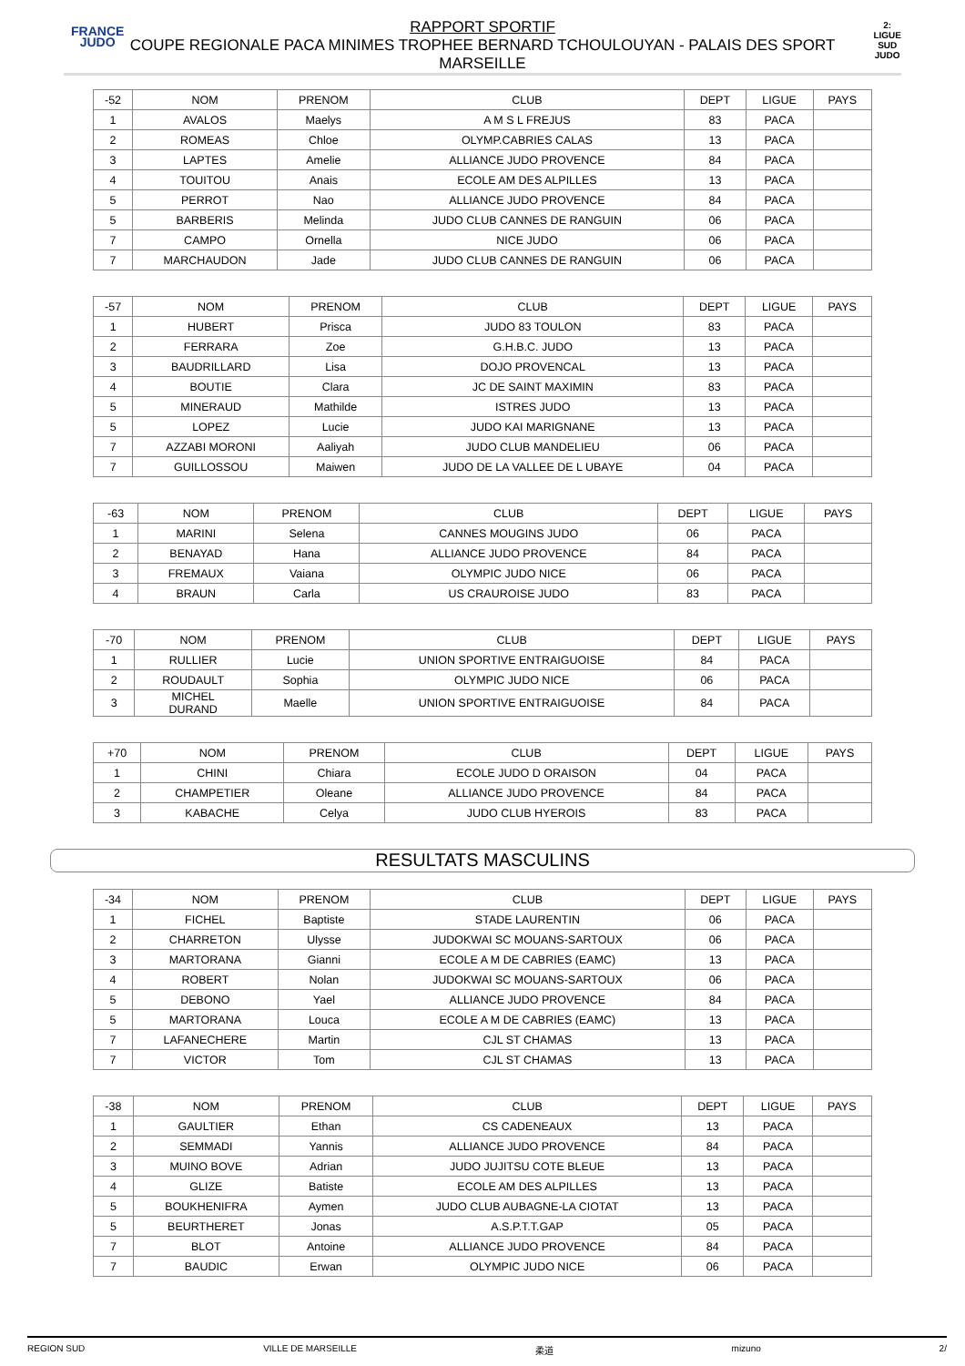FRANCE
JUDO
2:
LIGUE
SUD
JUDO
RAPPORT SPORTIF
COUPE REGIONALE PACA MINIMES TROPHEE BERNARD TCHOULOUYAN - PALAIS DES SPORT
MARSEILLE
| -52 | NOM | PRENOM | CLUB | DEPT | LIGUE | PAYS |
| --- | --- | --- | --- | --- | --- | --- |
| 1 | AVALOS | Maelys | A M S L FREJUS | 83 | PACA | |
| 2 | ROMEAS | Chloe | OLYMP.CABRIES CALAS | 13 | PACA | |
| 3 | LAPTES | Amelie | ALLIANCE JUDO PROVENCE | 84 | PACA | |
| 4 | TOUITOU | Anais | ECOLE AM DES ALPILLES | 13 | PACA | |
| 5 | PERROT | Nao | ALLIANCE JUDO PROVENCE | 84 | PACA | |
| 5 | BARBERIS | Melinda | JUDO CLUB CANNES DE RANGUIN | 06 | PACA | |
| 7 | CAMPO | Ornella | NICE JUDO | 06 | PACA | |
| 7 | MARCHAUDON | Jade | JUDO CLUB CANNES DE RANGUIN | 06 | PACA | |
| -57 | NOM | PRENOM | CLUB | DEPT | LIGUE | PAYS |
| --- | --- | --- | --- | --- | --- | --- |
| 1 | HUBERT | Prisca | JUDO 83 TOULON | 83 | PACA | |
| 2 | FERRARA | Zoe | G.H.B.C. JUDO | 13 | PACA | |
| 3 | BAUDRILLARD | Lisa | DOJO PROVENCAL | 13 | PACA | |
| 4 | BOUTIE | Clara | JC DE SAINT MAXIMIN | 83 | PACA | |
| 5 | MINERAUD | Mathilde | ISTRES JUDO | 13 | PACA | |
| 5 | LOPEZ | Lucie | JUDO KAI MARIGNANE | 13 | PACA | |
| 7 | AZZABI MORONI | Aaliyah | JUDO CLUB MANDELIEU | 06 | PACA | |
| 7 | GUILLOSSOU | Maiwen | JUDO DE LA VALLEE DE L UBAYE | 04 | PACA | |
| -63 | NOM | PRENOM | CLUB | DEPT | LIGUE | PAYS |
| --- | --- | --- | --- | --- | --- | --- |
| 1 | MARINI | Selena | CANNES MOUGINS JUDO | 06 | PACA | |
| 2 | BENAYAD | Hana | ALLIANCE JUDO PROVENCE | 84 | PACA | |
| 3 | FREMAUX | Vaiana | OLYMPIC JUDO NICE | 06 | PACA | |
| 4 | BRAUN | Carla | US CRAUROISE JUDO | 83 | PACA | |
| -70 | NOM | PRENOM | CLUB | DEPT | LIGUE | PAYS |
| --- | --- | --- | --- | --- | --- | --- |
| 1 | RULLIER | Lucie | UNION SPORTIVE ENTRAIGUOISE | 84 | PACA | |
| 2 | ROUDAULT | Sophia | OLYMPIC JUDO NICE | 06 | PACA | |
| 3 | MICHEL DURAND | Maelle | UNION SPORTIVE ENTRAIGUOISE | 84 | PACA | |
| +70 | NOM | PRENOM | CLUB | DEPT | LIGUE | PAYS |
| --- | --- | --- | --- | --- | --- | --- |
| 1 | CHINI | Chiara | ECOLE JUDO D ORAISON | 04 | PACA | |
| 2 | CHAMPETIER | Oleane | ALLIANCE JUDO PROVENCE | 84 | PACA | |
| 3 | KABACHE | Celya | JUDO CLUB HYEROIS | 83 | PACA | |
RESULTATS MASCULINS
| -34 | NOM | PRENOM | CLUB | DEPT | LIGUE | PAYS |
| --- | --- | --- | --- | --- | --- | --- |
| 1 | FICHEL | Baptiste | STADE LAURENTIN | 06 | PACA | |
| 2 | CHARRETON | Ulysse | JUDOKWAI SC MOUANS-SARTOUX | 06 | PACA | |
| 3 | MARTORANA | Gianni | ECOLE A M DE CABRIES (EAMC) | 13 | PACA | |
| 4 | ROBERT | Nolan | JUDOKWAI SC MOUANS-SARTOUX | 06 | PACA | |
| 5 | DEBONO | Yael | ALLIANCE JUDO PROVENCE | 84 | PACA | |
| 5 | MARTORANA | Louca | ECOLE A M DE CABRIES (EAMC) | 13 | PACA | |
| 7 | LAFANECHERE | Martin | CJL ST CHAMAS | 13 | PACA | |
| 7 | VICTOR | Tom | CJL ST CHAMAS | 13 | PACA | |
| -38 | NOM | PRENOM | CLUB | DEPT | LIGUE | PAYS |
| --- | --- | --- | --- | --- | --- | --- |
| 1 | GAULTIER | Ethan | CS CADENEAUX | 13 | PACA | |
| 2 | SEMMADI | Yannis | ALLIANCE JUDO PROVENCE | 84 | PACA | |
| 3 | MUINO BOVE | Adrian | JUDO JUJITSU COTE BLEUE | 13 | PACA | |
| 4 | GLIZE | Batiste | ECOLE AM DES ALPILLES | 13 | PACA | |
| 5 | BOUKHENIFRA | Aymen | JUDO CLUB AUBAGNE-LA CIOTAT | 13 | PACA | |
| 5 | BEURTHERET | Jonas | A.S.P.T.T.GAP | 05 | PACA | |
| 7 | BLOT | Antoine | ALLIANCE JUDO PROVENCE | 84 | PACA | |
| 7 | BAUDIC | Erwan | OLYMPIC JUDO NICE | 06 | PACA | |
REGION SUD VILLE DE MARSEILLE 柔道 mizuno 2/